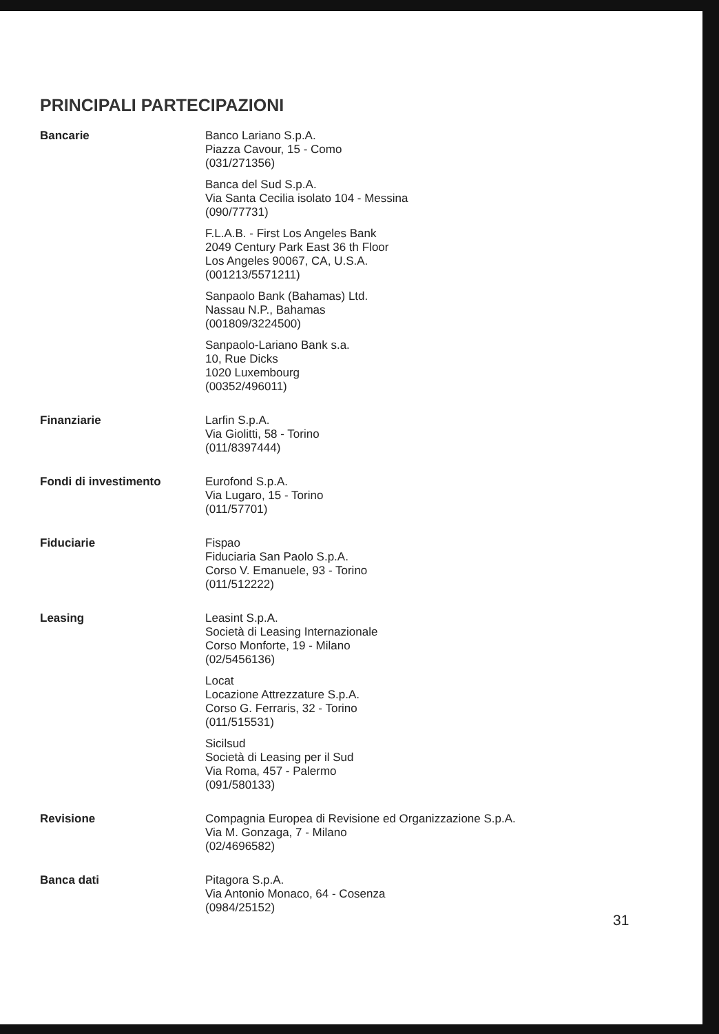PRINCIPALI PARTECIPAZIONI
Bancarie
Banco Lariano S.p.A.
Piazza Cavour, 15 - Como
(031/271356)
Banca del Sud S.p.A.
Via Santa Cecilia isolato 104 - Messina
(090/77731)
F.L.A.B. - First Los Angeles Bank
2049 Century Park East 36 th Floor
Los Angeles 90067, CA, U.S.A.
(001213/5571211)
Sanpaolo Bank (Bahamas) Ltd.
Nassau N.P., Bahamas
(001809/3224500)
Sanpaolo-Lariano Bank s.a.
10, Rue Dicks
1020 Luxembourg
(00352/496011)
Finanziarie
Larfin S.p.A.
Via Giolitti, 58 - Torino
(011/8397444)
Fondi di investimento
Eurofond S.p.A.
Via Lugaro, 15 - Torino
(011/57701)
Fiduciarie
Fispao
Fiduciaria San Paolo S.p.A.
Corso V. Emanuele, 93 - Torino
(011/512222)
Leasing
Leasint S.p.A.
Società di Leasing Internazionale
Corso Monforte, 19 - Milano
(02/5456136)
Locat
Locazione Attrezzature S.p.A.
Corso G. Ferraris, 32 - Torino
(011/515531)
Sicilsud
Società di Leasing per il Sud
Via Roma, 457 - Palermo
(091/580133)
Revisione
Compagnia Europea di Revisione ed Organizzazione S.p.A.
Via M. Gonzaga, 7 - Milano
(02/4696582)
Banca dati
Pitagora S.p.A.
Via Antonio Monaco, 64 - Cosenza
(0984/25152)
31